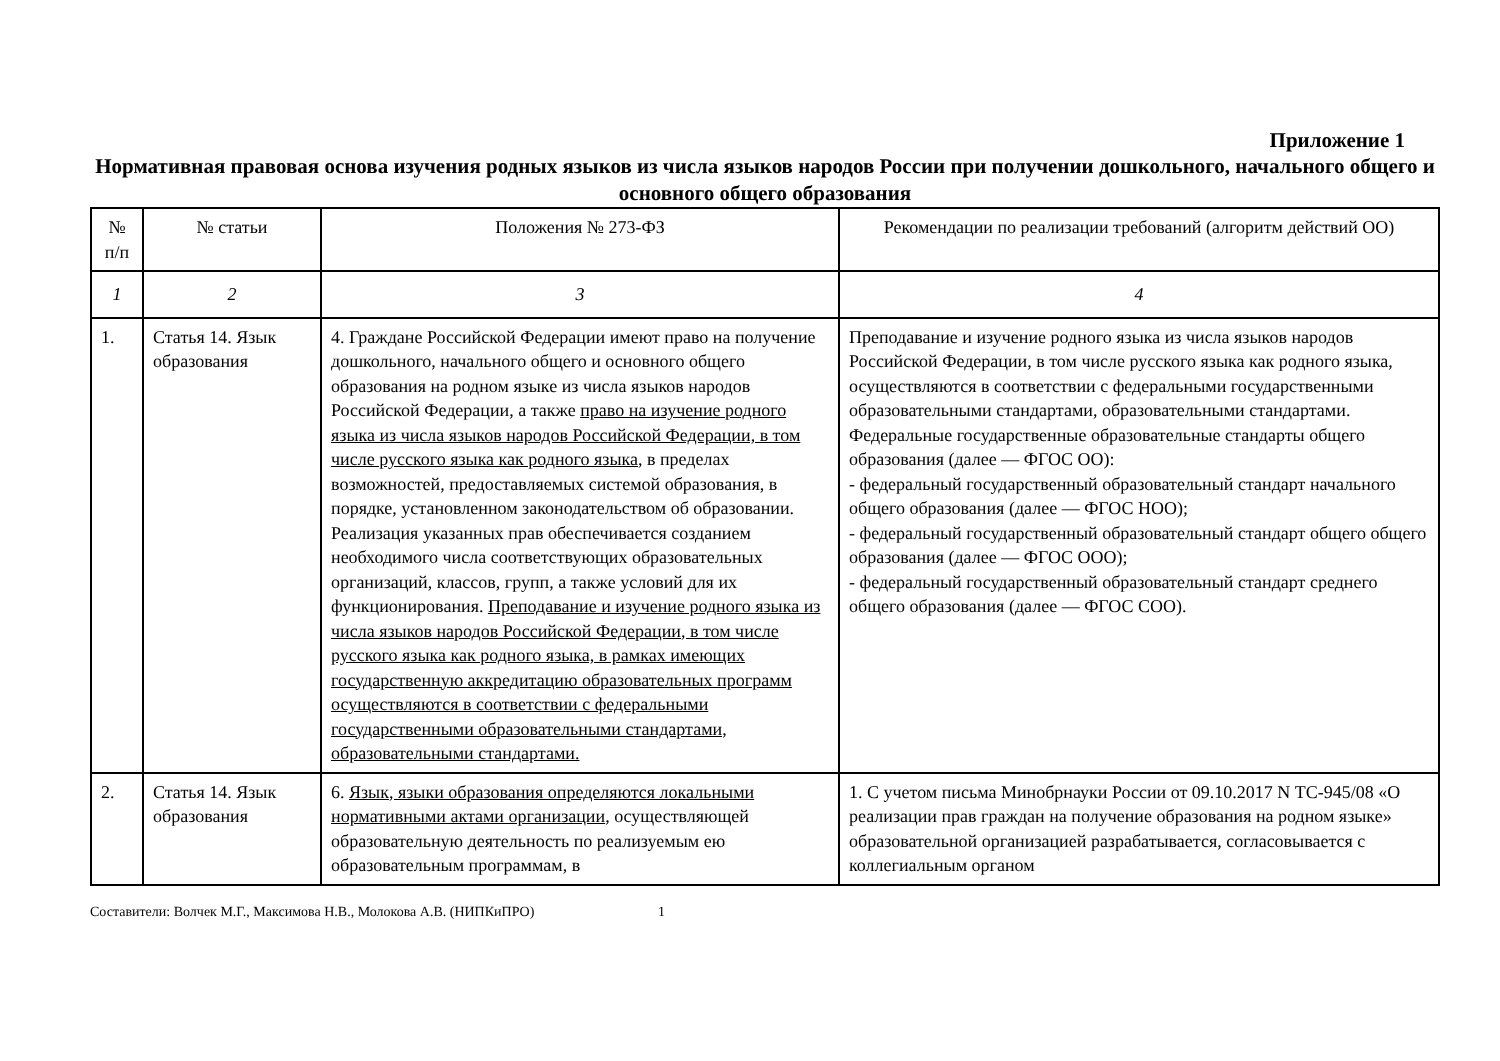Приложение 1
Нормативная правовая основа изучения родных языков из числа языков народов России при получении дошкольного, начального общего и основного общего образования
| № п/п | № статьи | Положения № 273-ФЗ | Рекомендации по реализации требований (алгоритм действий ОО) |
| --- | --- | --- | --- |
| 1 | 2 | 3 | 4 |
| 1. | Статья 14. Язык образования | 4. Граждане Российской Федерации имеют право на получение дошкольного, начального общего и основного общего образования на родном языке из числа языков народов Российской Федерации, а также право на изучение родного языка из числа языков народов Российской Федерации, в том числе русского языка как родного языка , в пределах возможностей, предоставляемых системой образования, в порядке, установленном законодательством об образовании. Реализация указанных прав обеспечивается созданием необходимого числа соответствующих образовательных организаций, классов, групп, а также условий для их функционирования. Преподавание и изучение родного языка из числа языков народов Российской Федерации, в том числе русского языка как родного языка, в рамках имеющих государственную аккредитацию образовательных программ осуществляются в соответствии с федеральными государственными образовательными стандартами, образовательными стандартами. | Преподавание и изучение родного языка из числа языков народов Российской Федерации, в том числе русского языка как родного языка, осуществляются в соответствии с федеральными государственными образовательными стандартами, образовательными стандартами. Федеральные государственные образовательные стандарты общего образования (далее — ФГОС ОО): - федеральный государственный образовательный стандарт начального общего образования (далее — ФГОС НОО); - федеральный государственный образовательный стандарт общего общего образования (далее — ФГОС ООО); - федеральный государственный образовательный стандарт среднего общего образования (далее — ФГОС СОО). |
| 2. | Статья 14. Язык образования | 6. Язык, языки образования определяются локальными нормативными актами организации , осуществляющей образовательную деятельность по реализуемым ею образовательным программам, в | 1. С учетом письма Минобрнауки России от 09.10.2017 N ТС-945/08 «О реализации прав граждан на получение образования на родном языке» образовательной организацией разрабатывается, согласовывается с коллегиальным органом |
Составители: Волчек М.Г., Максимова Н.В., Молокова А.В. (НИПКиПРО) 1